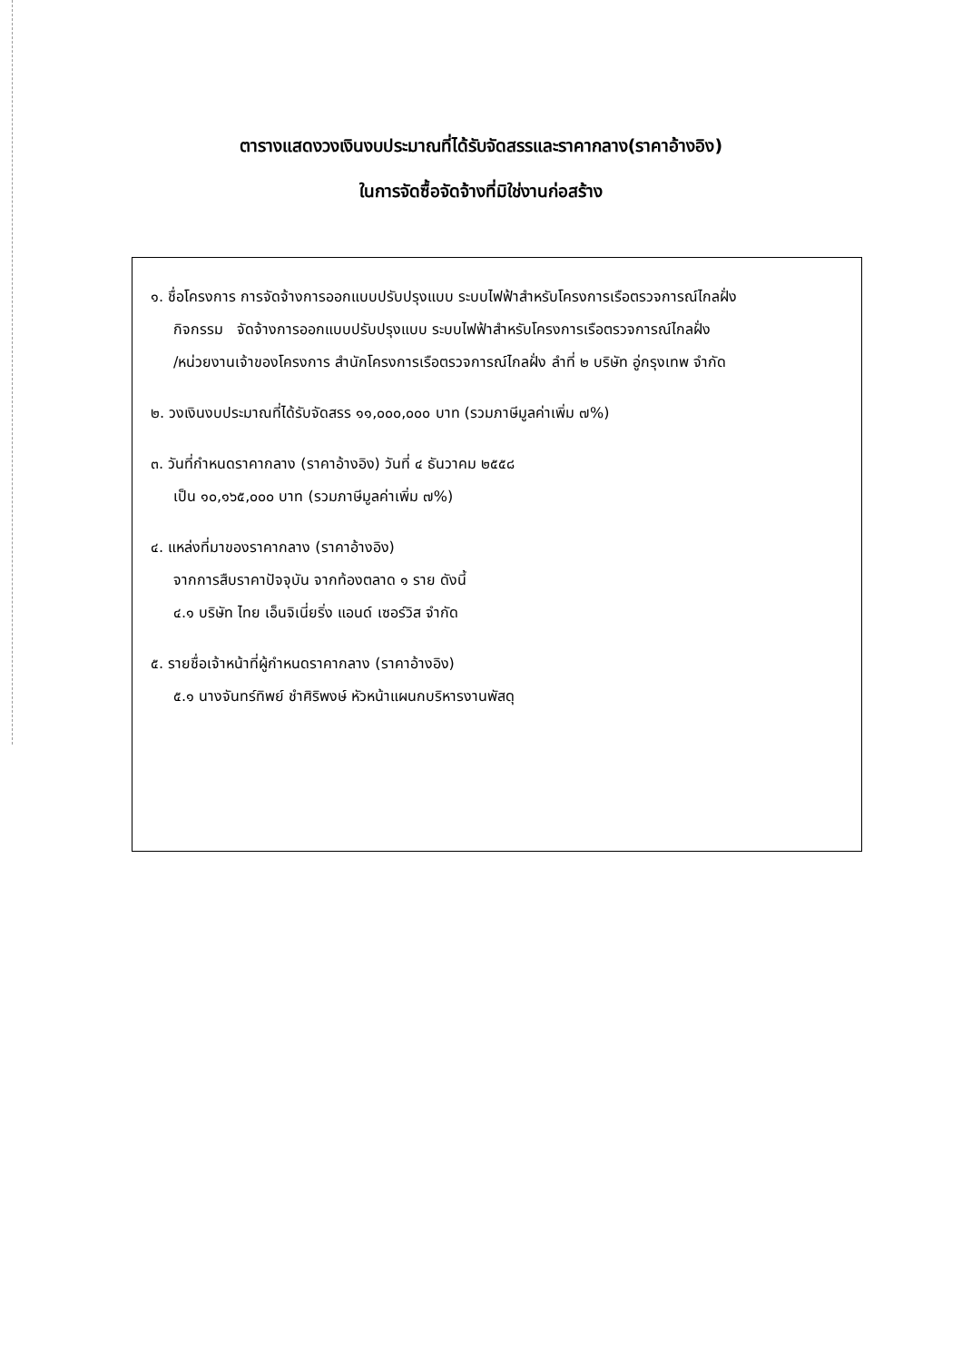ตารางแสดงวงเงินงบประมาณที่ได้รับจัดสรรและราคากลาง(ราคาอ้างอิง)
ในการจัดซื้อจัดจ้างที่มิใช่งานก่อสร้าง
๑. ชื่อโครงการ การจัดจ้างการออกแบบปรับปรุงแบบ ระบบไฟฟ้าสำหรับโครงการเรือตรวจการณ์ไกลฝั่ง
กิจกรรม จัดจ้างการออกแบบปรับปรุงแบบ ระบบไฟฟ้าสำหรับโครงการเรือตรวจการณ์ไกลฝั่ง
/หน่วยงานเจ้าของโครงการ สำนักโครงการเรือตรวจการณ์ไกลฝั่ง ลำที่ ๒ บริษัท อู่กรุงเทพ จำกัด
๒. วงเงินงบประมาณที่ได้รับจัดสรร ๑๑,๐๐๐,๐๐๐ บาท (รวมภาษีมูลค่าเพิ่ม ๗%)
๓. วันที่กำหนดราคากลาง (ราคาอ้างอิง) วันที่ ๔ ธันวาคม ๒๕๕๘
เป็น ๑๐,๑๖๕,๐๐๐ บาท (รวมภาษีมูลค่าเพิ่ม ๗%)
๔. แหล่งที่มาของราคากลาง (ราคาอ้างอิง)
จากการสืบราคาปัจจุบัน จากท้องตลาด ๑ ราย ดังนี้
๔.๑ บริษัท ไทย เอ็นจิเนี่ยริ่ง แอนด์ เซอร์วิส จำกัด
๕. รายชื่อเจ้าหน้าที่ผู้กำหนดราคากลาง (ราคาอ้างอิง)
๕.๑ นางจันทร์ทิพย์ ชำศิริพงษ์ หัวหน้าแผนกบริหารงานพัสดุ